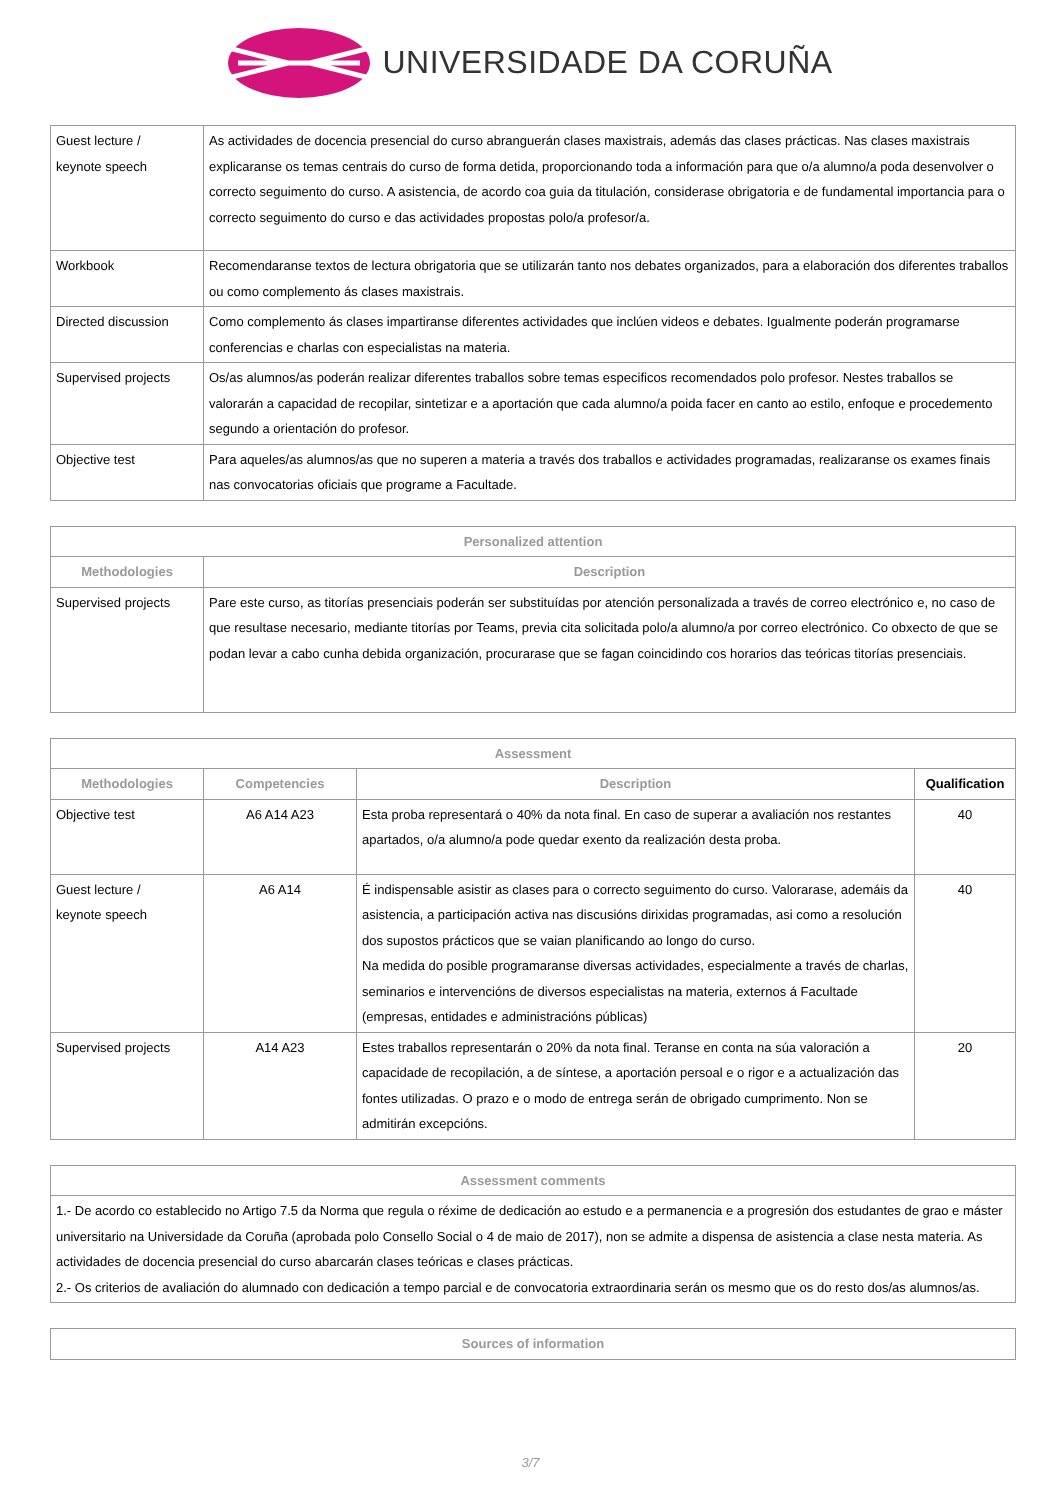UNIVERSIDADE DA CORUÑA
| Guest lecture / keynote speech | As actividades de docencia presencial do curso abranguerán clases maxistrais, además das clases prácticas. Nas clases maxistrais explicaranse os temas centrais do curso de forma detida, proporcionando toda a información para que o/a alumno/a poda desenvolver o correcto seguimento do curso. A asistencia, de acordo coa guia da titulación, considerase obrigatoria e de fundamental importancia para o correcto seguimento do curso e das actividades propostas polo/a profesor/a. |
| Workbook | Recomendaranse textos de lectura obrigatoria que se utilizarán tanto nos debates organizados, para a elaboración dos diferentes traballos ou como complemento ás clases maxistrais. |
| Directed discussion | Como complemento ás clases impartiranse diferentes actividades que inclúen videos e debates. Igualmente poderán programarse conferencias e charlas con especialistas na materia. |
| Supervised projects | Os/as alumnos/as poderán realizar diferentes traballos sobre temas especificos recomendados polo profesor. Nestes traballos se valorarán a capacidad de recopilar, sintetizar e a aportación que cada alumno/a poida facer en canto ao estilo, enfoque e procedemento segundo a orientación do profesor. |
| Objective test | Para aqueles/as alumnos/as que no superen a materia a través dos traballos e actividades programadas, realizaranse os exames finais nas convocatorias oficiais que programe a Facultade. |
| Personalized attention | |
| --- | --- |
| Methodologies | Description |
| Supervised projects | Pare este curso, as titorías presenciais poderán ser substituídas por atención personalizada a través de correo electrónico e, no caso de que resultase necesario, mediante titorías por Teams, previa cita solicitada polo/a alumno/a por correo electrónico. Co obxecto de que se podan levar a cabo cunha debida organización, procurarase que se fagan coincidindo cos horarios das teóricas titorías presenciais. |
| Assessment | | | |
| --- | --- | --- | --- |
| Methodologies | Competencies | Description | Qualification |
| Objective test | A6 A14 A23 | Esta proba representará o 40% da nota final. En caso de superar a avaliación nos restantes apartados, o/a alumno/a pode quedar exento da realización desta proba. | 40 |
| Guest lecture / keynote speech | A6 A14 | É indispensable asistir as clases para o correcto seguimento do curso. Valorarase, ademáis da asistencia, a participación activa nas discusións dirixidas programadas, asi como a resolución dos supostos prácticos que se vaian planificando ao longo do curso. Na medida do posible programaranse diversas actividades, especialmente a través de charlas, seminarios e intervencións de diversos especialistas na materia, externos á Facultade (empresas, entidades e administracións públicas) | 40 |
| Supervised projects | A14 A23 | Estes traballos representarán o 20% da nota final. Teranse en conta na súa valoración a capacidade de recopilación, a de síntese, a aportación persoal e o rigor e a actualización das fontes utilizadas. O prazo e o modo de entrega serán de obrigado cumprimento. Non se admitirán excepcións. | 20 |
| Assessment comments |
| --- |
| 1.- De acordo co establecido no Artigo 7.5 da Norma que regula o réxime de dedicación ao estudo e a permanencia e a progresión dos estudantes de grao e máster universitario na Universidade da Coruña (aprobada polo Consello Social o 4 de maio de 2017), non se admite a dispensa de asistencia a clase nesta materia. As actividades de docencia presencial do curso abarcarán clases teóricas e clases prácticas. 2.- Os criterios de avaliación do alumnado con dedicación a tempo parcial e de convocatoria extraordinaria serán os mesmo que os do resto dos/as alumnos/as. |
| Sources of information |
| --- |
3/7